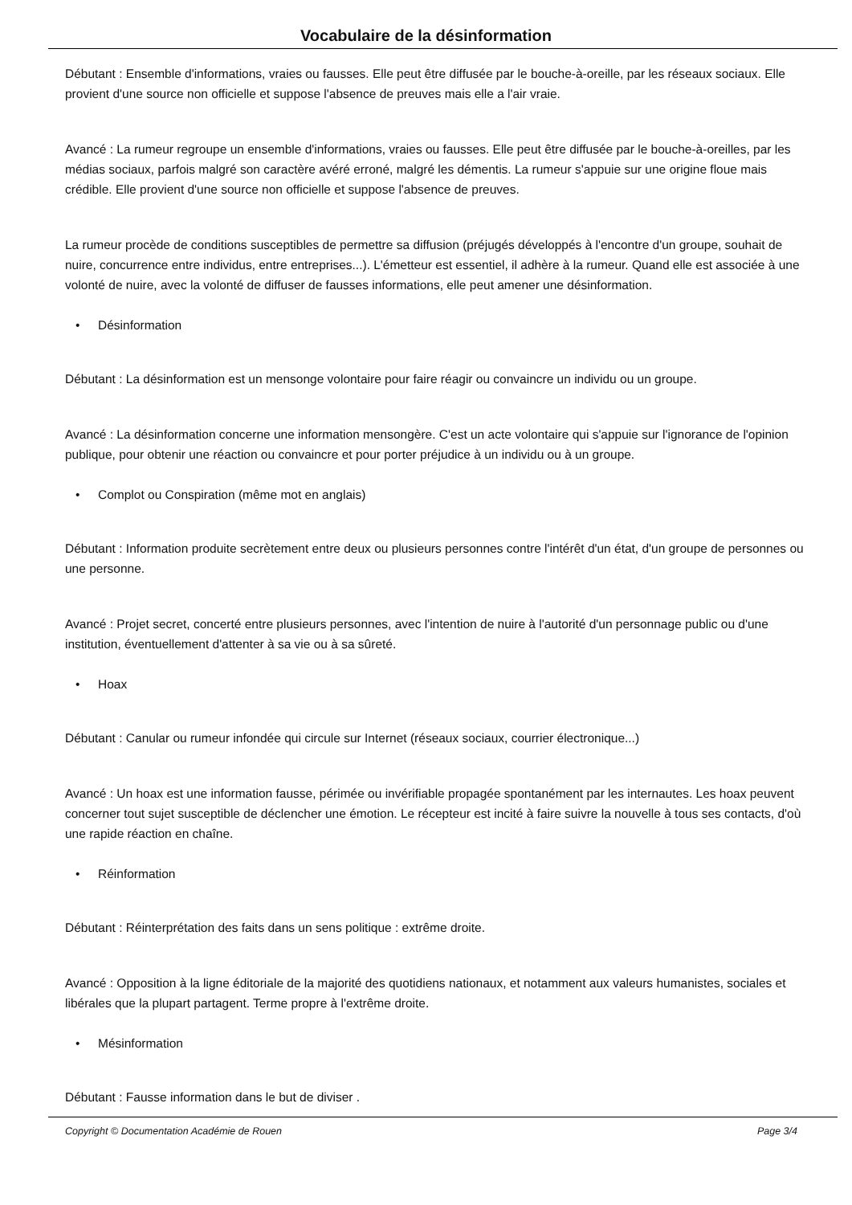Vocabulaire de la désinformation
Débutant : Ensemble d'informations, vraies ou fausses. Elle peut être diffusée par le bouche-à-oreille, par les réseaux sociaux. Elle provient d'une source non officielle et suppose l'absence de preuves mais elle a l'air vraie.
Avancé : La rumeur regroupe un ensemble d'informations, vraies ou fausses. Elle peut être diffusée par le bouche-à-oreilles, par les médias sociaux, parfois malgré son caractère avéré erroné, malgré les démentis. La rumeur s'appuie sur une origine floue mais crédible. Elle provient d'une source non officielle et suppose l'absence de preuves.
La rumeur procède de conditions susceptibles de permettre sa diffusion (préjugés développés à l'encontre d'un groupe, souhait de nuire, concurrence entre individus, entre entreprises...). L'émetteur est essentiel, il adhère à la rumeur. Quand elle est associée à une volonté de nuire, avec la volonté de diffuser de fausses informations, elle peut amener une désinformation.
• Désinformation
Débutant : La désinformation est un mensonge volontaire pour faire réagir ou convaincre un individu ou un groupe.
Avancé : La désinformation concerne une information mensongère. C'est un acte volontaire qui s'appuie sur l'ignorance de l'opinion publique, pour obtenir une réaction ou convaincre et pour porter préjudice à un individu ou à un groupe.
• Complot ou Conspiration (même mot en anglais)
Débutant : Information produite secrètement entre deux ou plusieurs personnes contre l'intérêt d'un état, d'un groupe de personnes ou une personne.
Avancé : Projet secret, concerté entre plusieurs personnes, avec l'intention de nuire à l'autorité d'un personnage public ou d'une institution, éventuellement d'attenter à sa vie ou à sa sûreté.
• Hoax
Débutant : Canular ou rumeur infondée qui circule sur Internet (réseaux sociaux, courrier électronique...)
Avancé : Un hoax est une information fausse, périmée ou invérifiable propagée spontanément par les internautes. Les hoax peuvent concerner tout sujet susceptible de déclencher une émotion. Le récepteur est incité à faire suivre la nouvelle à tous ses contacts, d'où une rapide réaction en chaîne.
• Réinformation
Débutant : Réinterprétation des faits dans un sens politique : extrême droite.
Avancé : Opposition à la ligne éditoriale de la majorité des quotidiens nationaux, et notamment aux valeurs humanistes, sociales et libérales que la plupart partagent. Terme propre à l'extrême droite.
• Mésinformation
Débutant : Fausse information dans le but de diviser .
Copyright © Documentation Académie de Rouen Page 3/4